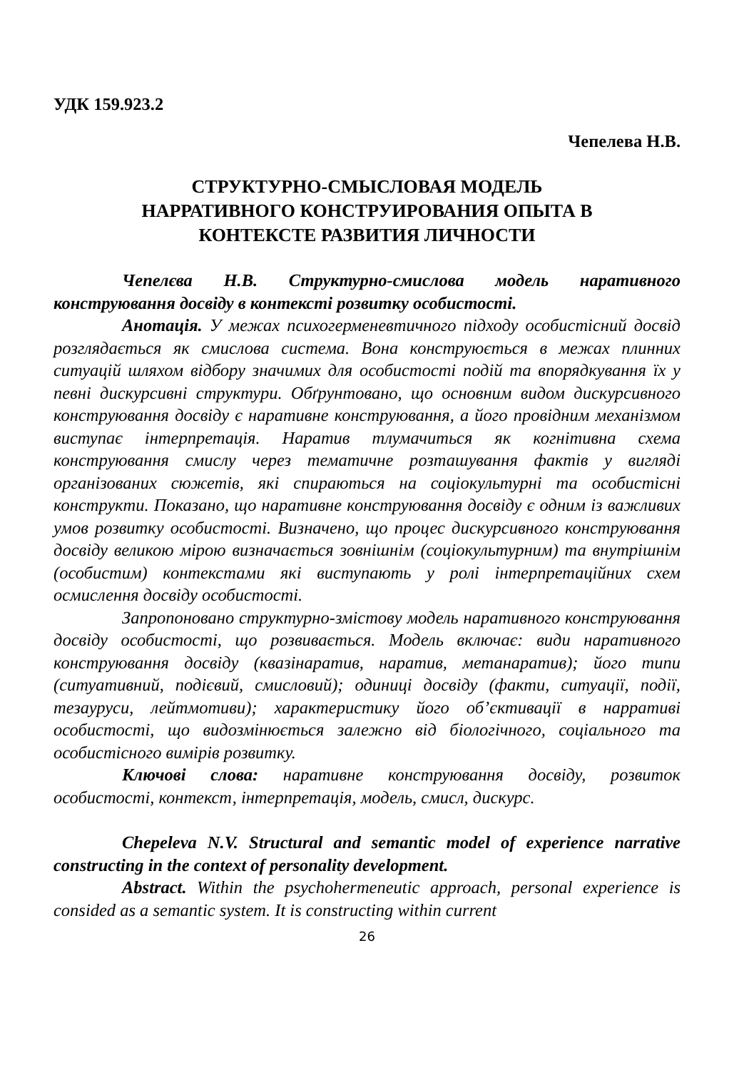УДК 159.923.2
Чепелева Н.В.
СТРУКТУРНО-СМЫСЛОВАЯ МОДЕЛЬ
НАРРАТИВНОГО КОНСТРУИРОВАНИЯ ОПЫТА В
КОНТЕКСТЕ РАЗВИТИЯ ЛИЧНОСТИ
Чепелєва Н.В. Структурно-смислова модель наративного конструювання досвіду в контексті розвитку особистості.
Анотація. У межах психогерменевтичного підходу особистісний досвід розглядається як смислова система. Вона конструюється в межах плинних ситуацій шляхом відбору значимих для особистості подій та впорядкування їх у певні дискурсивні структури. Обґрунтовано, що основним видом дискурсивного конструювання досвіду є наративне конструювання, а його провідним механізмом виступає інтерпретація. Наратив тлумачиться як когнітивна схема конструювання смислу через тематичне розташування фактів у вигляді організованих сюжетів, які спираються на соціокультурні та особистісні конструкти. Показано, що наративне конструювання досвіду є одним із важливих умов розвитку особистості. Визначено, що процес дискурсивного конструювання досвіду великою мірою визначається зовнішнім (соціокультурним) та внутрішнім (особистим) контекстами які виступають у ролі інтерпретаційних схем осмислення досвіду особистості.
Запропоновано структурно-змістову модель наративного конструювання досвіду особистості, що розвивається. Модель включає: види наративного конструювання досвіду (квазінаратив, наратив, метанаратив); його типи (ситуативний, подієвий, смисловий); одиниці досвіду (факти, ситуації, події, тезауруси, лейтмотиви); характеристику його об’єктивації в нарративі особистості, що видозмінюється залежно від біологічного, соціального та особистісного вимірів розвитку.
Ключові слова: наративне конструювання досвіду, розвиток особистості, контекст, інтерпретація, модель, смисл, дискурс.
Chepeleva N.V. Structural and semantic model of experience narrative constructing in the context of personality development.
Abstract. Within the psychohermeneutic approach, personal experience is consided as a semantic system. It is constructing within current
26